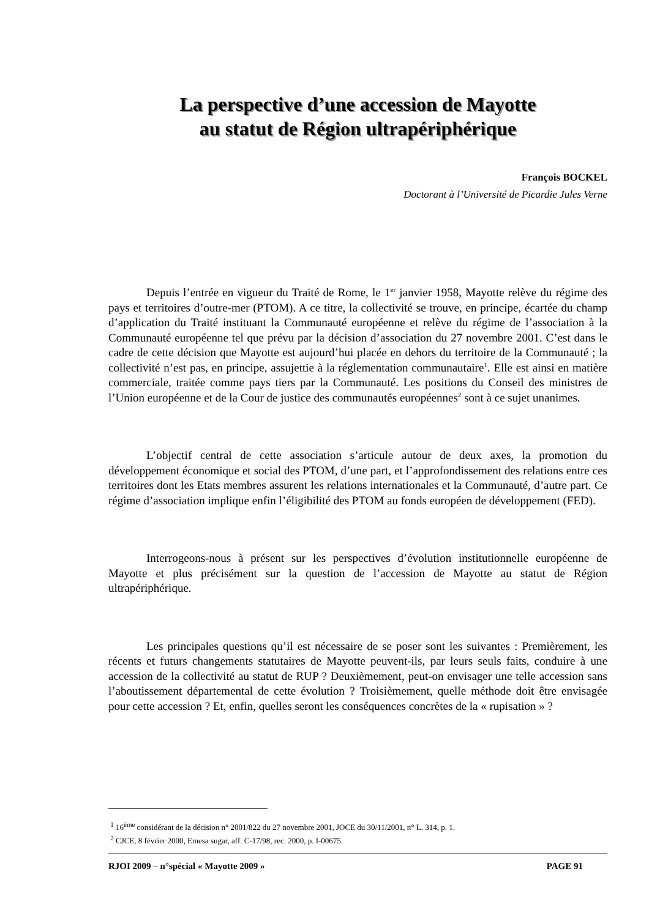La perspective d’une accession de Mayotte
au statut de Région ultrapériphérique
François BOCKEL
Doctorant à l’Université de Picardie Jules Verne
Depuis l’entrée en vigueur du Traité de Rome, le 1<sup>er</sup> janvier 1958, Mayotte relève du régime des pays et territoires d’outre-mer (PTOM). A ce titre, la collectivité se trouve, en principe, écartée du champ d’application du Traité instituant la Communauté européenne et relève du régime de l’association à la Communauté européenne tel que prévu par la décision d’association du 27 novembre 2001. C’est dans le cadre de cette décision que Mayotte est aujourd’hui placée en dehors du territoire de la Communauté ; la collectivité n’est pas, en principe, assujettie à la réglementation communautaire<sup>1</sup>. Elle est ainsi en matière commerciale, traitée comme pays tiers par la Communauté. Les positions du Conseil des ministres de l’Union européenne et de la Cour de justice des communautés européennes<sup>2</sup> sont à ce sujet unanimes.
L’objectif central de cette association s’articule autour de deux axes, la promotion du développement économique et social des PTOM, d’une part, et l’approfondissement des relations entre ces territoires dont les Etats membres assurent les relations internationales et la Communauté, d’autre part. Ce régime d’association implique enfin l’éligibilité des PTOM au fonds européen de développement (FED).
Interrogeons-nous à présent sur les perspectives d’évolution institutionnelle européenne de Mayotte et plus précisément sur la question de l’accession de Mayotte au statut de Région ultrapériphérique.
Les principales questions qu’il est nécessaire de se poser sont les suivantes : Premièrement, les récents et futurs changements statutaires de Mayotte peuvent-ils, par leurs seuls faits, conduire à une accession de la collectivité au statut de RUP ? Deuxièmement, peut-on envisager une telle accession sans l’aboutissement départemental de cette évolution ? Troisièmement, quelle méthode doit être envisagée pour cette accession ? Et, enfin, quelles seront les conséquences concrètes de la « rupisation » ?
<sup>1</sup> 16<sup>ème</sup> considérant de la décision n° 2001/822 du 27 novembre 2001, JOCE du 30/11/2001, n° L. 314, p. 1.
<sup>2</sup> CJCE, 8 février 2000, Emesa sugar, aff. C-17/98, rec. 2000, p. I-00675.
RJOI 2009 – n°spécial « Mayotte 2009 » PAGE 91